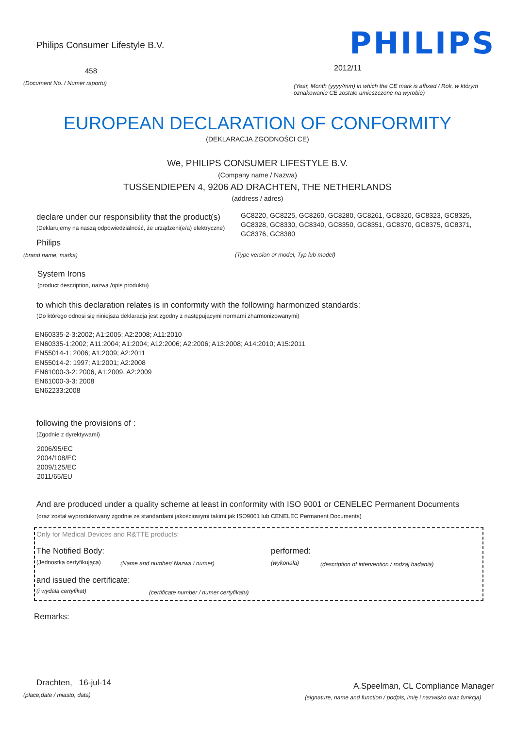Philips Consumer Lifestyle B.V.
PHILIPS
458 2012/11
(Document No. / Numer raportu)
(Year, Month (yyyy/mm) in which the CE mark is affixed / Rok, w którym oznakowanie CE zostało umieszczone na wyrobie)
EUROPEAN DECLARATION OF CONFORMITY
(DEKLARACJA ZGODNOŚCI CE)
We, PHILIPS CONSUMER LIFESTYLE B.V.
(Company name / Nazwa)
TUSSENDIEPEN 4, 9206 AD DRACHTEN, THE NETHERLANDS
(address / adres)
declare under our responsibility that the product(s)
(Deklarujemy na naszą odpowiedzialność, że urządzeni(e/a) elektryczne)
GC8220, GC8225, GC8260, GC8280, GC8261, GC8320, GC8323, GC8325, GC8328, GC8330, GC8340, GC8350, GC8351, GC8370, GC8375, GC8371, GC8376, GC8380
Philips
(brand name, marka)
(Type version or model, Typ lub model)
System Irons
(product description, nazwa /opis produktu)
to which this declaration relates is in conformity with the following harmonized standards:
(Do którego odnosi się niniejsza deklaracja jest zgodny z następującymi normami zharmonizowanymi)
EN60335-2-3:2002; A1:2005; A2:2008; A11:2010
EN60335-1:2002; A11:2004; A1:2004; A12:2006; A2:2006; A13:2008; A14:2010; A15:2011
EN55014-1: 2006; A1:2009; A2:2011
EN55014-2: 1997; A1:2001; A2:2008
EN61000-3-2: 2006, A1:2009, A2:2009
EN61000-3-3: 2008
EN62233:2008
following the provisions of :
(Zgodnie z dyrektywami)
2006/95/EC
2004/108/EC
2009/125/EC
2011/65/EU
And are produced under a quality scheme at least in conformity with ISO 9001 or CENELEC Permanent Documents
(oraz został wyprodukowany zgodnie ze standardami jakościowymi takimi jak ISO9001 lub CENELEC Permanent Documents)
Only for Medical Devices and R&TTE products:
The Notified Body: performed:
(Jednostka certyfikująca)
(Name and number/ Nazwa i numer)
(wykonała)
(description of intervention / rodzaj badania)
and issued the certificate:
(i wydała certyfikat)
(certificate number / numer certyfikatu)
Remarks:
Drachten, 16-jul-14
(place,date / miasto, data)
A.Speelman, CL Compliance Manager
(signature, name and function / podpis, imię i nazwisko oraz funkcja)